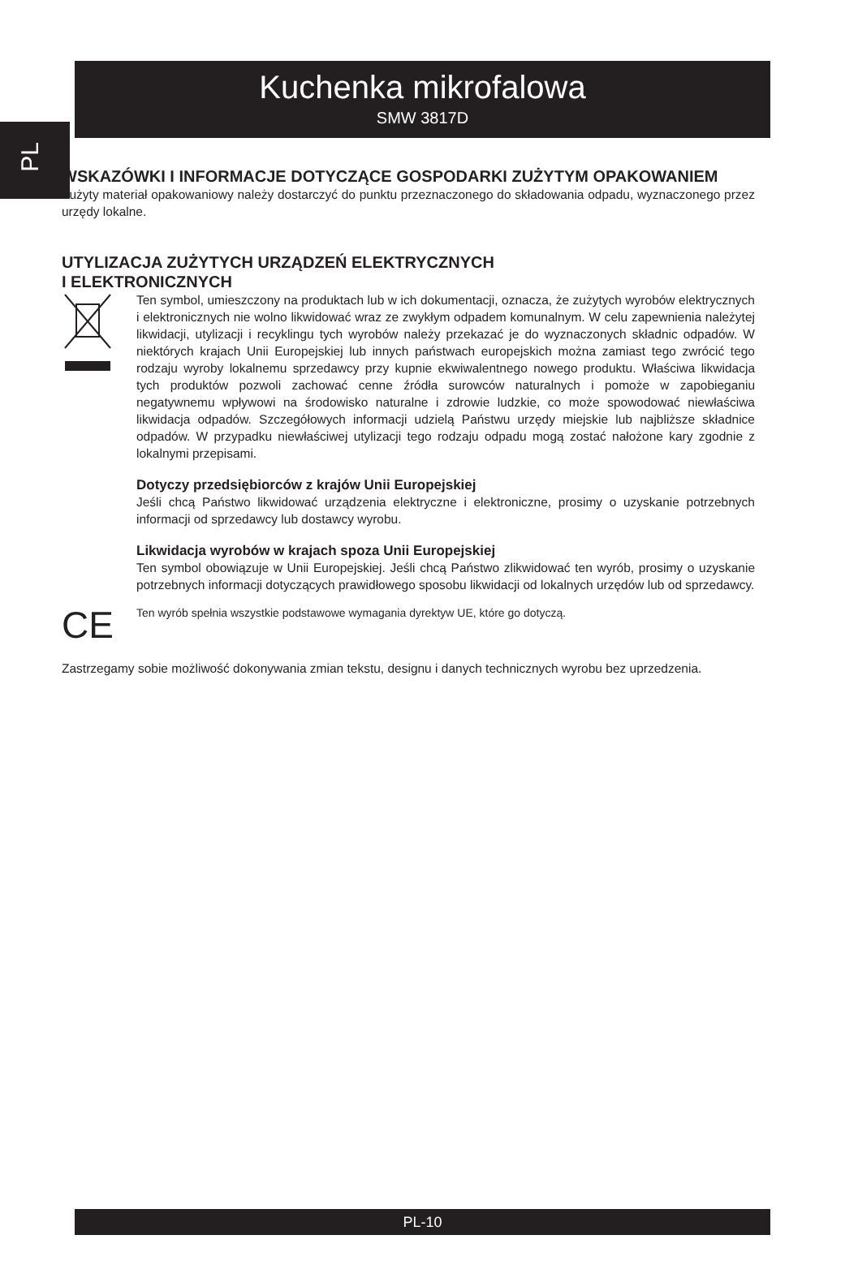PL
Kuchenka mikrofalowa
SMW 3817D
WSKAZÓWKI I INFORMACJE DOTYCZĄCE GOSPODARKI ZUŻYTYM OPAKOWANIEM
Zużyty materiał opakowaniowy należy dostarczyć do punktu przeznaczonego do składowania odpadu, wyznaczonego przez urzędy lokalne.
UTYLIZACJA ZUŻYTYCH URZĄDZEŃ ELEKTRYCZNYCH
I ELEKTRONICZNYCH
Ten symbol, umieszczony na produktach lub w ich dokumentacji, oznacza, że zużytych wyrobów elektrycznych i elektronicznych nie wolno likwidować wraz ze zwykłym odpadem komunalnym. W celu zapewnienia należytej likwidacji, utylizacji i recyklingu tych wyrobów należy przekazać je do wyznaczonych składnic odpadów. W niektórych krajach Unii Europejskiej lub innych państwach europejskich można zamiast tego zwrócić tego rodzaju wyroby lokalnemu sprzedawcy przy kupnie ekwiwalentnego nowego produktu. Właściwa likwidacja tych produktów pozwoli zachować cenne źródła surowców naturalnych i pomoże w zapobieganiu negatywnemu wpływowi na środowisko naturalne i zdrowie ludzkie, co może spowodować niewłaściwa likwidacja odpadów. Szczegółowych informacji udzielą Państwu urzędy miejskie lub najbliższe składnice odpadów. W przypadku niewłaściwej utylizacji tego rodzaju odpadu mogą zostać nałożone kary zgodnie z lokalnymi przepisami.
Dotyczy przedsiębiorców z krajów Unii Europejskiej
Jeśli chcą Państwo likwidować urządzenia elektryczne i elektroniczne, prosimy o uzyskanie potrzebnych informacji od sprzedawcy lub dostawcy wyrobu.
Likwidacja wyrobów w krajach spoza Unii Europejskiej
Ten symbol obowiązuje w Unii Europejskiej. Jeśli chcą Państwo zlikwidować ten wyrób, prosimy o uzyskanie potrzebnych informacji dotyczących prawidłowego sposobu likwidacji od lokalnych urzędów lub od sprzedawcy.
CE
Ten wyrób spełnia wszystkie podstawowe wymagania dyrektyw UE, które go dotyczą.
Zastrzegamy sobie możliwość dokonywania zmian tekstu, designu i danych technicznych wyrobu bez uprzedzenia.
PL-10